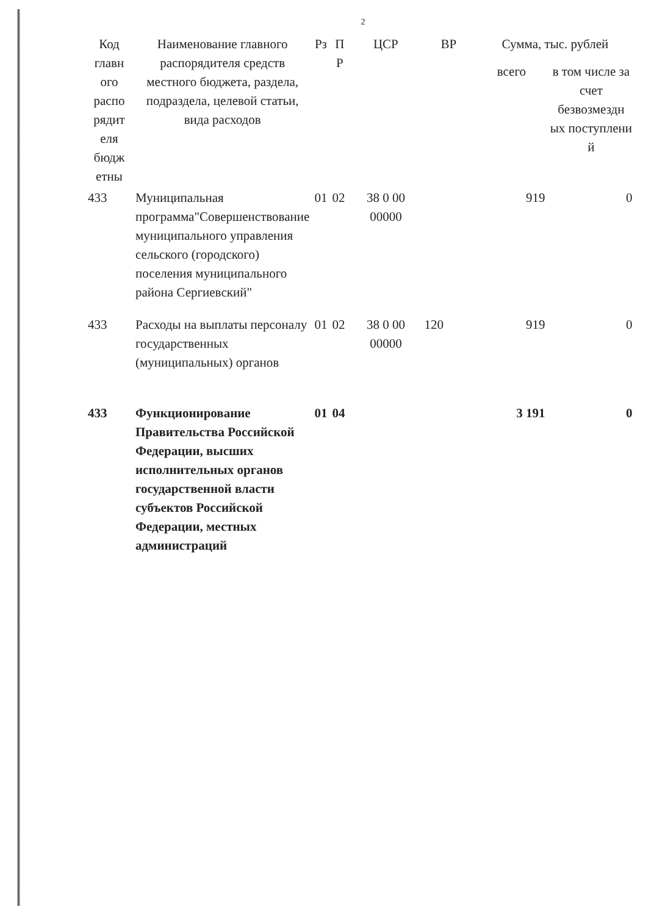2
| Код главн ого распо рядит еля бюдж етны | Наименование главного распорядителя средств местного бюджета, раздела, подраздела, целевой статьи, вида расходов | Рз | П Р | ЦСР | ВР | Сумма, тыс. рублей | |
| --- | --- | --- | --- | --- | --- | --- | --- |
| | | | | | | всего | в том числе за счет безвозмездн ых поступлени й |
| 433 | Муниципальная программа"Совершенствование муниципального управления сельского (городского) поселения муниципального района Сергиевский" | 01 | 02 | 38 0 00 00000 | | 919 | 0 |
| 433 | Расходы на выплаты персоналу государственных (муниципальных) органов | 01 | 02 | 38 0 00 00000 | 120 | 919 | 0 |
| 433 | Функционирование Правительства Российской Федерации, высших исполнительных органов государственной власти субъектов Российской Федерации, местных администраций | 01 | 04 | | | 3 191 | 0 |